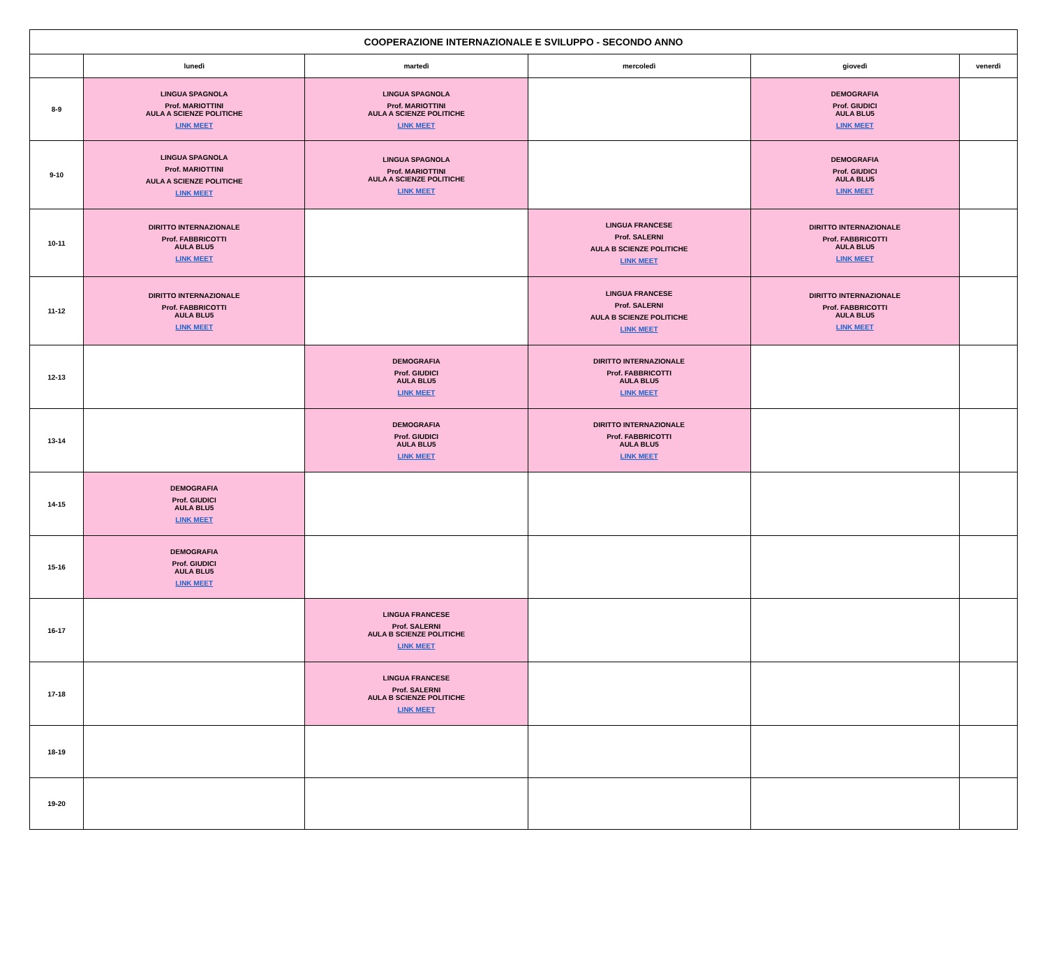| COOPERAZIONE INTERNAZIONALE E SVILUPPO - SECONDO ANNO | | | | | |
| --- | --- | --- | --- | --- | --- |
| | lunedì | martedì | mercoledì | giovedì | venerdì |
| 8-9 | LINGUA SPAGNOLA Prof. MARIOTTINI AULA A SCIENZE POLITICHE LINK MEET | LINGUA SPAGNOLA Prof. MARIOTTINI AULA A SCIENZE POLITICHE LINK MEET | | DEMOGRAFIA Prof. GIUDICI AULA BLU5 LINK MEET | |
| 9-10 | LINGUA SPAGNOLA Prof. MARIOTTINI AULA A SCIENZE POLITICHE LINK MEET | LINGUA SPAGNOLA Prof. MARIOTTINI AULA A SCIENZE POLITICHE LINK MEET | | DEMOGRAFIA Prof. GIUDICI AULA BLU5 LINK MEET | |
| 10-11 | DIRITTO INTERNAZIONALE Prof. FABBRICOTTI AULA BLU5 LINK MEET | | LINGUA FRANCESE Prof. SALERNI AULA B SCIENZE POLITICHE LINK MEET | DIRITTO INTERNAZIONALE Prof. FABBRICOTTI AULA BLU5 LINK MEET | |
| 11-12 | DIRITTO INTERNAZIONALE Prof. FABBRICOTTI AULA BLU5 LINK MEET | | LINGUA FRANCESE Prof. SALERNI AULA B SCIENZE POLITICHE LINK MEET | DIRITTO INTERNAZIONALE Prof. FABBRICOTTI AULA BLU5 LINK MEET | |
| 12-13 | | DEMOGRAFIA Prof. GIUDICI AULA BLU5 LINK MEET | DIRITTO INTERNAZIONALE Prof. FABBRICOTTI AULA BLU5 LINK MEET | | |
| 13-14 | | DEMOGRAFIA Prof. GIUDICI AULA BLU5 LINK MEET | DIRITTO INTERNAZIONALE Prof. FABBRICOTTI AULA BLU5 LINK MEET | | |
| 14-15 | DEMOGRAFIA Prof. GIUDICI AULA BLU5 LINK MEET | | | | |
| 15-16 | DEMOGRAFIA Prof. GIUDICI AULA BLU5 LINK MEET | | | | |
| 16-17 | | LINGUA FRANCESE Prof. SALERNI AULA B SCIENZE POLITICHE LINK MEET | | | |
| 17-18 | | LINGUA FRANCESE Prof. SALERNI AULA B SCIENZE POLITICHE LINK MEET | | | |
| 18-19 | | | | | |
| 19-20 | | | | | |